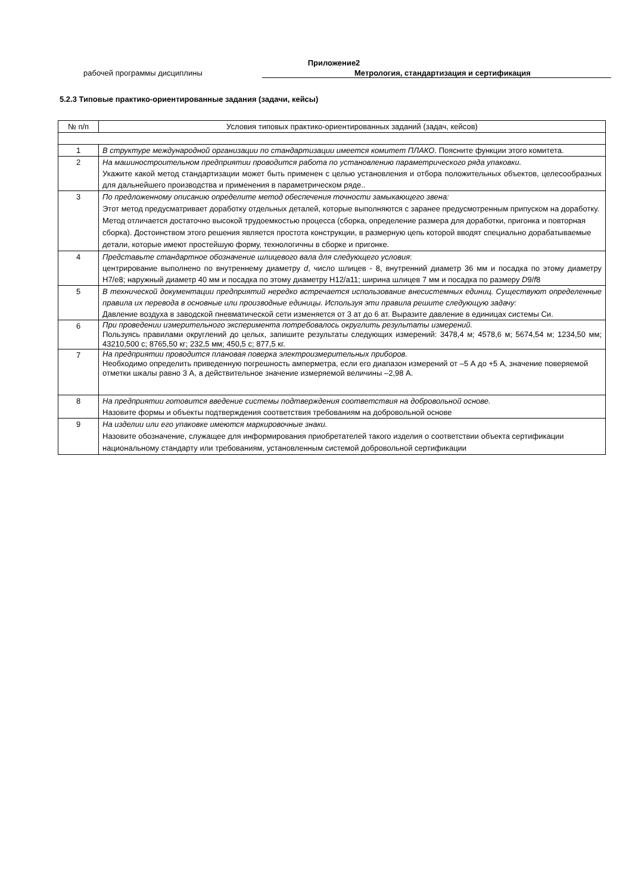Приложение2
рабочей программы дисциплины Метрология, стандартизация и сертификация
5.2.3 Типовые практико-ориентированные задания (задачи, кейсы)
| № п/п | Условия типовых практико-ориентированных заданий (задач, кейсов) |
| --- | --- |
| 1 | В структуре международной организации по стандартизации имеется комитет ПЛАКО. Поясните функции этого комитета. |
| 2 | На машиностроительном предприятии проводится работа по установлению параметрического ряда упаковки. Укажите какой метод стандартизации может быть применен с целью установления и отбора положительных объектов, целесообразных для дальнейшего производства и применения в параметрическом ряде.. |
| 3 | По предложенному описанию определите метод обеспечения точности замыкающего звена: Этот метод предусматривает доработку отдельных деталей, которые выполняются с заранее предусмотренным припуском на доработку. Метод отличается достаточно высокой трудоемкостью процесса (сборка, определение размера для доработки, пригонка и повторная сборка). Достоинством этого решения является простота конструкции, в размерную цепь которой вводят специально дорабатываемые детали, которые имеют простейшую форму, технологичны в сборке и пригонке. |
| 4 | Представьте стандартное обозначение шлицевого вала для следующего условия : центрирование выполнено по внутреннему диаметру d , число шлицев - 8, внутренний диаметр 36 мм и посадка по этому диаметру H7/e8; наружный диаметр 40 мм и посадка по этому диаметру H12/a11; ширина шлицев 7 мм и посадка по размеру D 9/ f 8 |
| 5 | В технической документации предприятий нередко встречается использование внесистемных единиц. Существуют определенные правила их перевода в основные или производные единицы. Используя эти правила решите следующую задачу: Давление воздуха в заводской пневматической сети изменяется от 3 ат до 6 ат. Выразите давление в единицах системы Си. |
| 6 | При проведении измерительного эксперимента потребовалось округлить результаты измерений. Пользуясь правилами округлений до целых, запишите результаты следующих измерений: 3478,4 м; 4578,6 м; 5674,54 м; 1234,50 мм; 43210,500 с; 8765,50 кг; 232,5 мм; 450,5 с; 877,5 кг. |
| 7 | На предприятии проводится плановая поверка электроизмерительных приборов. Необходимо определить приведенную погрешность амперметра, если его диапазон измерений от –5 А до +5 А, значение поверяемой отметки шкалы равно 3 А, а действительное значение измеряемой величины –2,98 А. |
| 8 | На предприятии готовится введение системы подтверждения соответствия на добровольной основе. Назовите формы и объекты подтверждения соответствия требованиям на добровольной основе |
| 9 | На изделии или его упаковке имеются маркировочные знаки. Назовите обозначение, служащее для информирования приобретателей такого изделия о соответствии объекта сертификации национальному стандарту или требованиям, установленным системой добровольной сертификации |